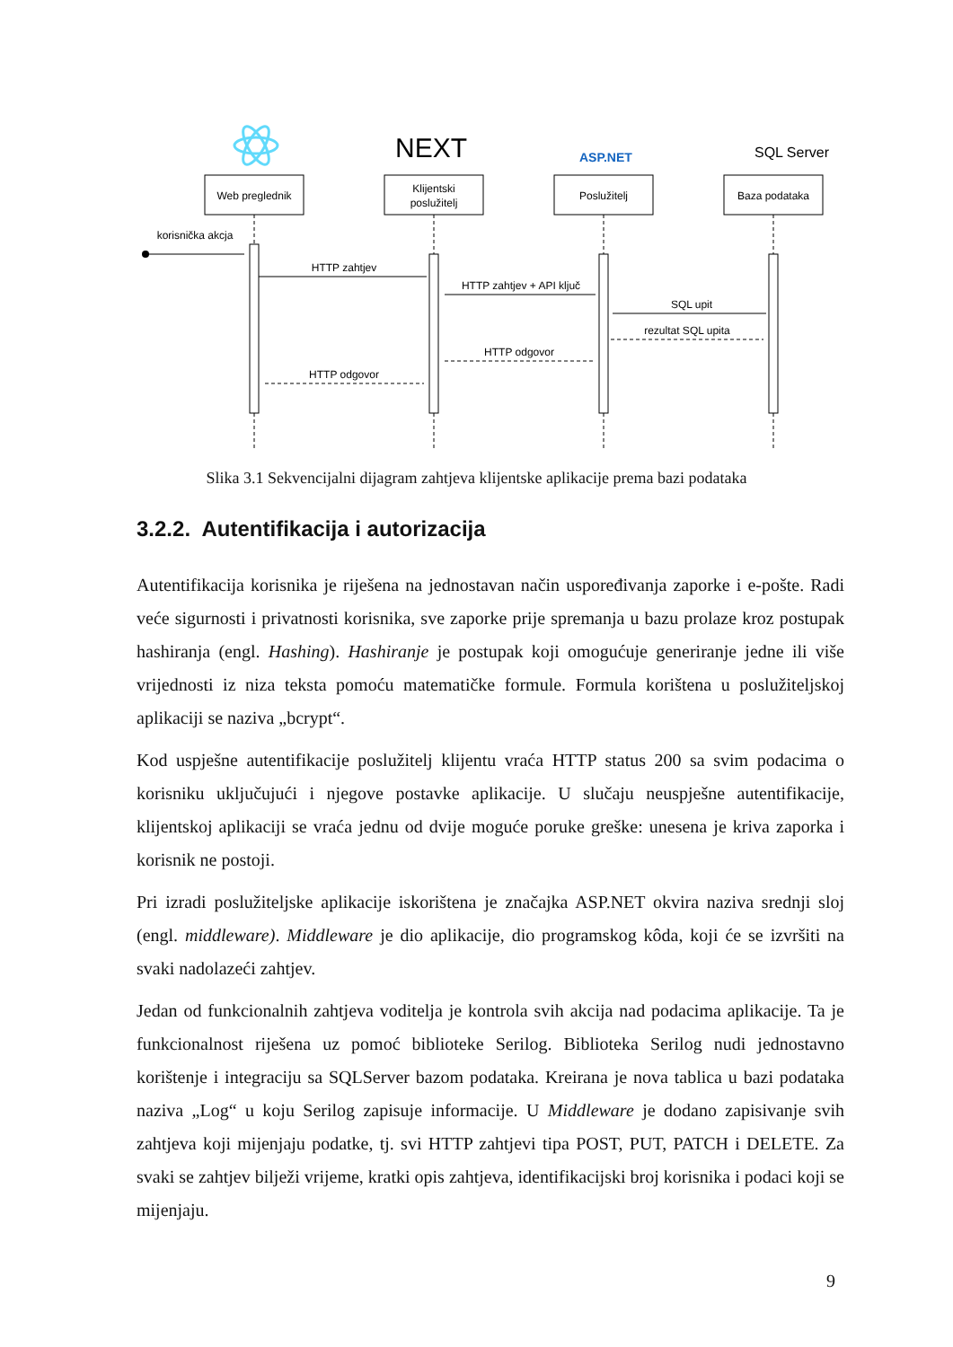NEXT
ASP.NET
SQL Server
Web preglednik
Klijentski
poslužitelj
Poslužitelj
Baza podataka
korisnička akcja
HTTP zahtjev
HTTP zahtjev + API ključ
SQL upit
rezultat SQL upita
HTTP odgovor
HTTP odgovor
Slika 3.1 Sekvencijalni dijagram zahtjeva klijentske aplikacije prema bazi podataka
3.2.2. Autentifikacija i autorizacija
Autentifikacija korisnika je riješena na jednostavan način uspoređivanja zaporke i e-pošte. Radi veće sigurnosti i privatnosti korisnika, sve zaporke prije spremanja u bazu prolaze kroz postupak hashiranja (engl. Hashing). Hashiranje je postupak koji omogućuje generiranje jedne ili više vrijednosti iz niza teksta pomoću matematičke formule. Formula korištena u poslužiteljskoj aplikaciji se naziva „bcrypt“.
Kod uspješne autentifikacije poslužitelj klijentu vraća HTTP status 200 sa svim podacima o korisniku uključujući i njegove postavke aplikacije. U slučaju neuspješne autentifikacije, klijentskoj aplikaciji se vraća jednu od dvije moguće poruke greške: unesena je kriva zaporka i korisnik ne postoji.
Pri izradi poslužiteljske aplikacije iskorištena je značajka ASP.NET okvira naziva srednji sloj (engl. middleware). Middleware je dio aplikacije, dio programskog kôda, koji će se izvršiti na svaki nadolazeći zahtjev.
Jedan od funkcionalnih zahtjeva voditelja je kontrola svih akcija nad podacima aplikacije. Ta je funkcionalnost riješena uz pomoć biblioteke Serilog. Biblioteka Serilog nudi jednostavno korištenje i integraciju sa SQLServer bazom podataka. Kreirana je nova tablica u bazi podataka naziva „Log“ u koju Serilog zapisuje informacije. U Middleware je dodano zapisivanje svih zahtjeva koji mijenjaju podatke, tj. svi HTTP zahtjevi tipa POST, PUT, PATCH i DELETE. Za svaki se zahtjev bilježi vrijeme, kratki opis zahtjeva, identifikacijski broj korisnika i podaci koji se mijenjaju.
9